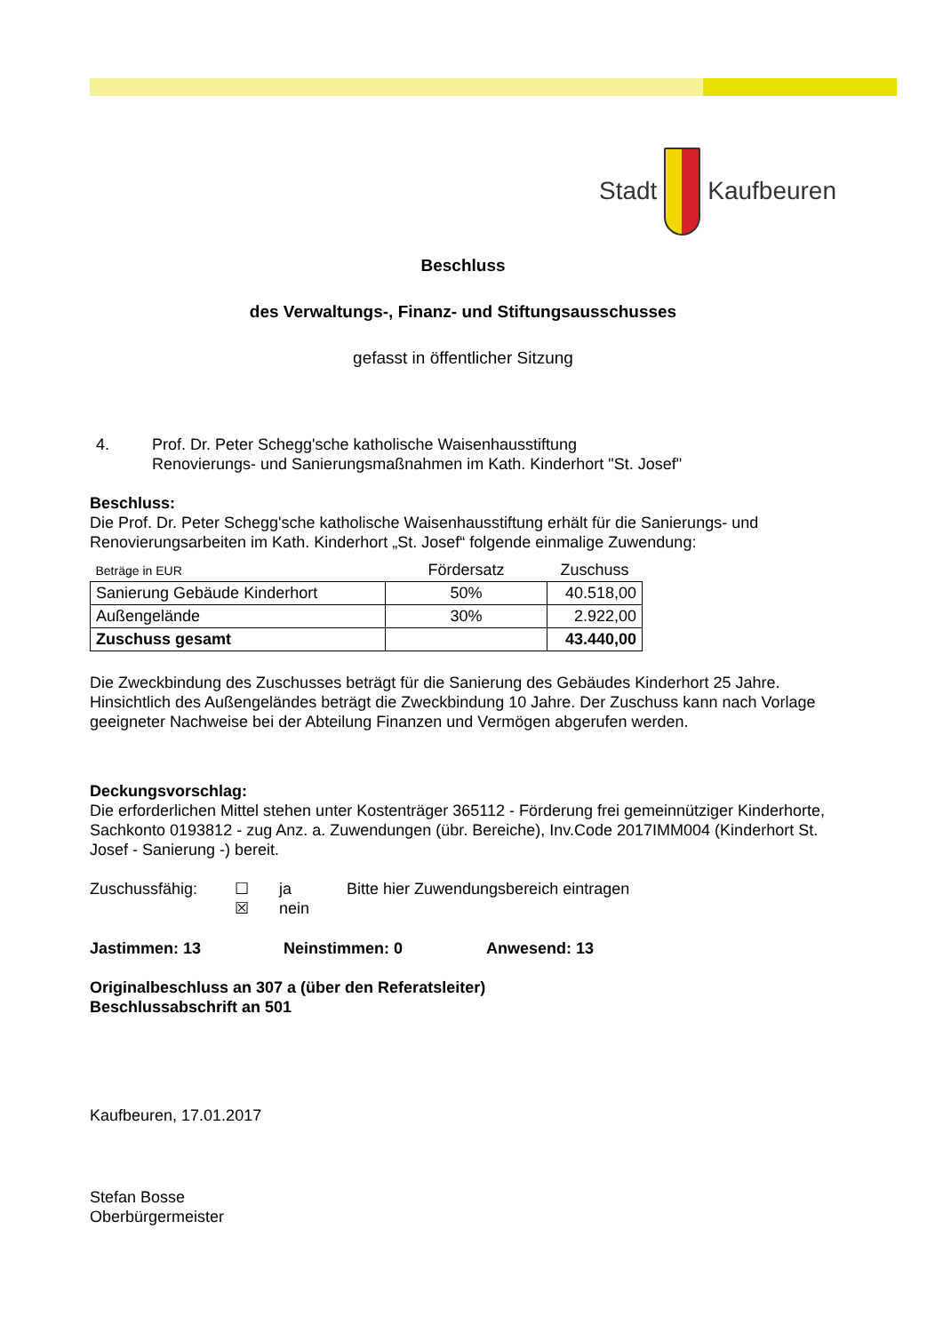Stadt Kaufbeuren
Beschluss
des Verwaltungs-, Finanz- und Stiftungsausschusses
gefasst in öffentlicher Sitzung
4. Prof. Dr. Peter Schegg'sche katholische Waisenhausstiftung
Renovierungs- und Sanierungsmaßnahmen im Kath. Kinderhort "St. Josef"
Beschluss:
Die Prof. Dr. Peter Schegg'sche katholische Waisenhausstiftung erhält für die Sanierungs- und Renovierungsarbeiten im Kath. Kinderhort „St. Josef“ folgende einmalige Zuwendung:
| Beträge in EUR | Fördersatz | Zuschuss |
| --- | --- | --- |
| Sanierung Gebäude Kinderhort | 50% | 40.518,00 |
| Außengelände | 30% | 2.922,00 |
| Zuschuss gesamt | | 43.440,00 |
Die Zweckbindung des Zuschusses beträgt für die Sanierung des Gebäudes Kinderhort 25 Jahre. Hinsichtlich des Außengeländes beträgt die Zweckbindung 10 Jahre. Der Zuschuss kann nach Vorlage geeigneter Nachweise bei der Abteilung Finanzen und Vermögen abgerufen werden.
Deckungsvorschlag:
Die erforderlichen Mittel stehen unter Kostenträger 365112 - Förderung frei gemeinnütziger Kinderhorte, Sachkonto 0193812 - zug Anz. a. Zuwendungen (übr. Bereiche), Inv.Code 2017IMM004 (Kinderhort St. Josef - Sanierung -) bereit.
Zuschussfähig: ☐
☒
ja
nein
Bitte hier Zuwendungsbereich eintragen
Jastimmen: 13 Neinstimmen: 0 Anwesend: 13
Originalbeschluss an 307 a (über den Referatsleiter)
Beschlussabschrift an 501
Kaufbeuren, 17.01.2017
Stefan Bosse
Oberbürgermeister